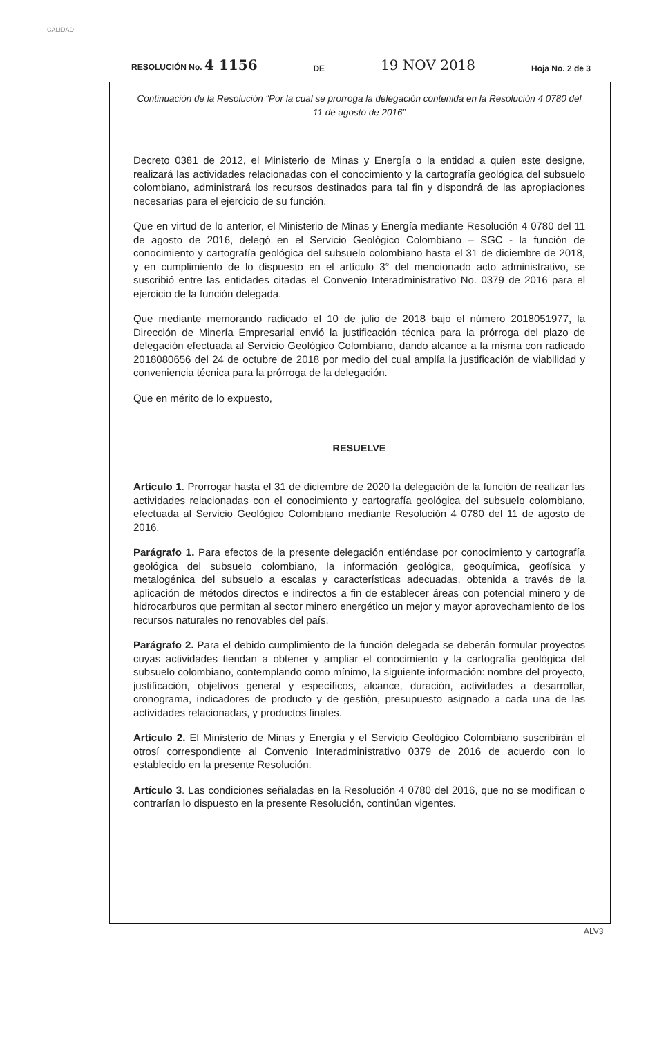CALIDAD
RESOLUCIÓN No. 4 1156 DE 19 NOV 2018 Hoja No. 2 de 3
Continuación de la Resolución “Por la cual se prorroga la delegación contenida en la Resolución 4 0780 del 11 de agosto de 2016”
Decreto 0381 de 2012, el Ministerio de Minas y Energía o la entidad a quien este designe, realizará las actividades relacionadas con el conocimiento y la cartografía geológica del subsuelo colombiano, administrará los recursos destinados para tal fin y dispondrá de las apropiaciones necesarias para el ejercicio de su función.
Que en virtud de lo anterior, el Ministerio de Minas y Energía mediante Resolución 4 0780 del 11 de agosto de 2016, delegó en el Servicio Geológico Colombiano – SGC - la función de conocimiento y cartografía geológica del subsuelo colombiano hasta el 31 de diciembre de 2018, y en cumplimiento de lo dispuesto en el artículo 3° del mencionado acto administrativo, se suscribió entre las entidades citadas el Convenio Interadministrativo No. 0379 de 2016 para el ejercicio de la función delegada.
Que mediante memorando radicado el 10 de julio de 2018 bajo el número 2018051977, la Dirección de Minería Empresarial envió la justificación técnica para la prórroga del plazo de delegación efectuada al Servicio Geológico Colombiano, dando alcance a la misma con radicado 2018080656 del 24 de octubre de 2018 por medio del cual amplía la justificación de viabilidad y conveniencia técnica para la prórroga de la delegación.
Que en mérito de lo expuesto,
RESUELVE
Artículo 1. Prorrogar hasta el 31 de diciembre de 2020 la delegación de la función de realizar las actividades relacionadas con el conocimiento y cartografía geológica del subsuelo colombiano, efectuada al Servicio Geológico Colombiano mediante Resolución 4 0780 del 11 de agosto de 2016.
Parágrafo 1. Para efectos de la presente delegación entiéndase por conocimiento y cartografía geológica del subsuelo colombiano, la información geológica, geoquímica, geofísica y metalogénica del subsuelo a escalas y características adecuadas, obtenida a través de la aplicación de métodos directos e indirectos a fin de establecer áreas con potencial minero y de hidrocarburos que permitan al sector minero energético un mejor y mayor aprovechamiento de los recursos naturales no renovables del país.
Parágrafo 2. Para el debido cumplimiento de la función delegada se deberán formular proyectos cuyas actividades tiendan a obtener y ampliar el conocimiento y la cartografía geológica del subsuelo colombiano, contemplando como mínimo, la siguiente información: nombre del proyecto, justificación, objetivos general y específicos, alcance, duración, actividades a desarrollar, cronograma, indicadores de producto y de gestión, presupuesto asignado a cada una de las actividades relacionadas, y productos finales.
Artículo 2. El Ministerio de Minas y Energía y el Servicio Geológico Colombiano suscribirán el otrosí correspondiente al Convenio Interadministrativo 0379 de 2016 de acuerdo con lo establecido en la presente Resolución.
Artículo 3. Las condiciones señaladas en la Resolución 4 0780 del 2016, que no se modifican o contrarían lo dispuesto en la presente Resolución, continúan vigentes.
ALV3